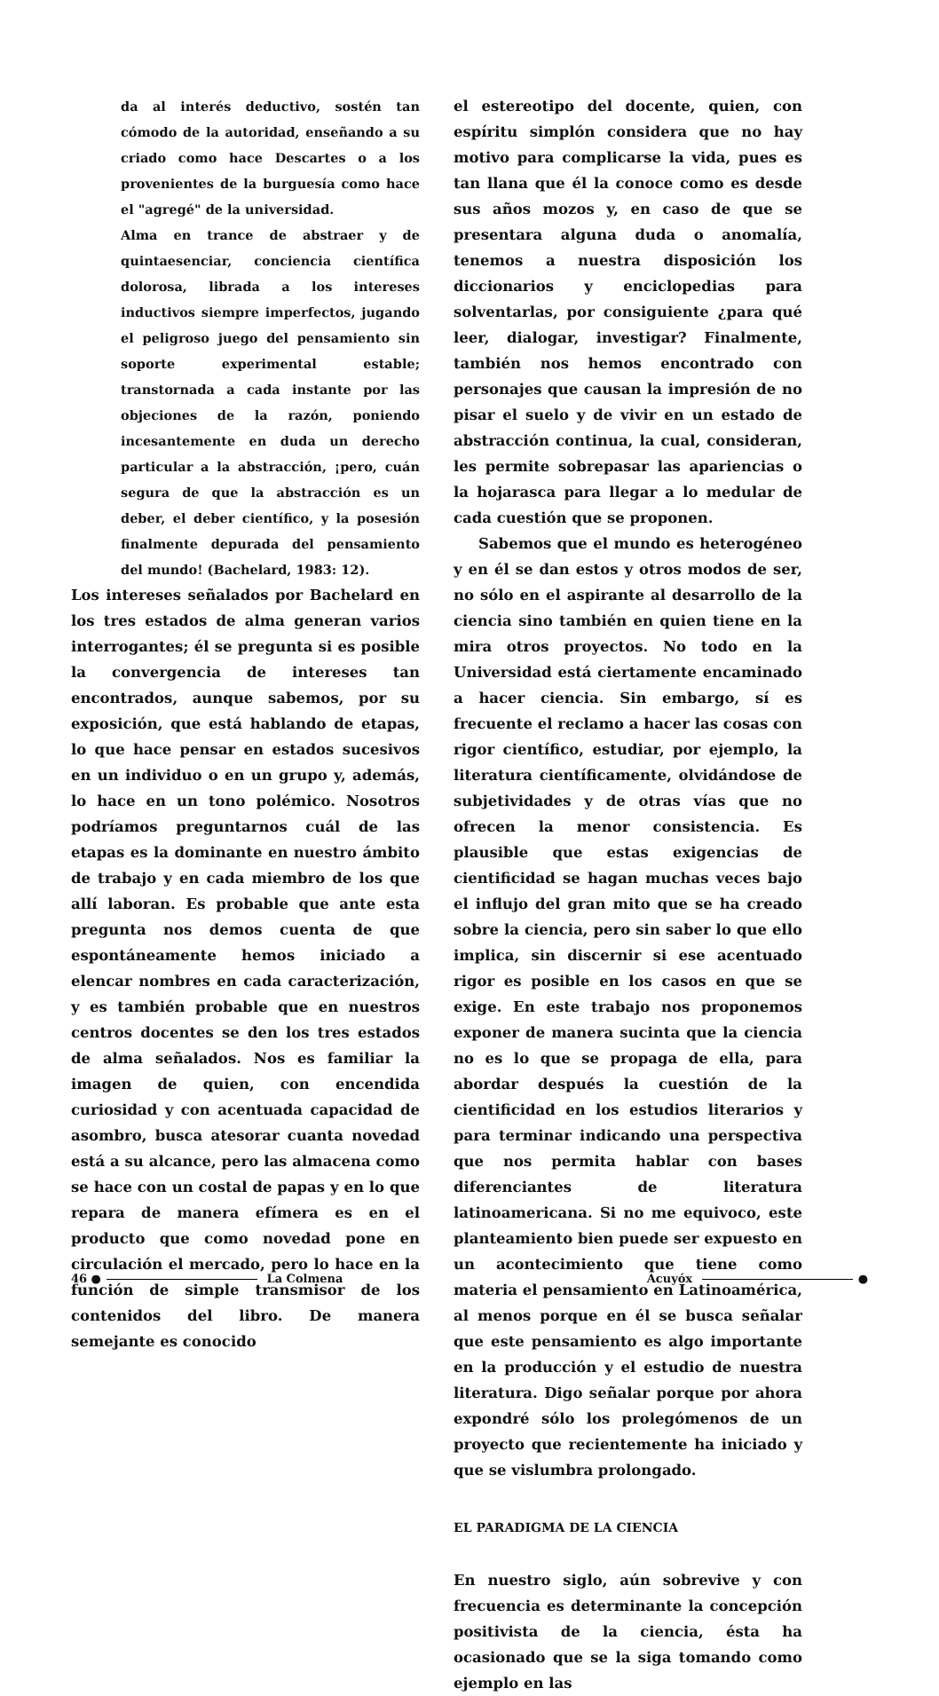da al interés deductivo, sostén tan cómodo de la autoridad, enseñando a su criado como hace Descartes o a los provenientes de la burguesía como hace el "agregé" de la universidad.
Alma en trance de abstraer y de quintaesenciar, conciencia científica dolorosa, librada a los intereses inductivos siempre imperfectos, jugando el peligroso juego del pensamiento sin soporte experimental estable; transtornada a cada instante por las objeciones de la razón, poniendo incesantemente en duda un derecho particular a la abstracción, ¡pero, cuán segura de que la abstracción es un deber, el deber científico, y la posesión finalmente depurada del pensamiento del mundo! (Bachelard, 1983: 12).
Los intereses señalados por Bachelard en los tres estados de alma generan varios interrogantes; él se pregunta si es posible la convergencia de intereses tan encontrados, aunque sabemos, por su exposición, que está hablando de etapas, lo que hace pensar en estados sucesivos en un individuo o en un grupo y, además, lo hace en un tono polémico. Nosotros podríamos preguntarnos cuál de las etapas es la dominante en nuestro ámbito de trabajo y en cada miembro de los que allí laboran. Es probable que ante esta pregunta nos demos cuenta de que espontáneamente hemos iniciado a elencar nombres en cada caracterización, y es también probable que en nuestros centros docentes se den los tres estados de alma señalados. Nos es familiar la imagen de quien, con encendida curiosidad y con acentuada capacidad de asombro, busca atesorar cuanta novedad está a su alcance, pero las almacena como se hace con un costal de papas y en lo que repara de manera efímera es en el producto que como novedad pone en circulación el mercado, pero lo hace en la función de simple transmisor de los contenidos del libro. De manera semejante es conocido
el estereotipo del docente, quien, con espíritu simplón considera que no hay motivo para complicarse la vida, pues es tan llana que él la conoce como es desde sus años mozos y, en caso de que se presentara alguna duda o anomalía, tenemos a nuestra disposición los diccionarios y enciclopedias para solventarlas, por consiguiente ¿para qué leer, dialogar, investigar? Finalmente, también nos hemos encontrado con personajes que causan la impresión de no pisar el suelo y de vivir en un estado de abstracción continua, la cual, consideran, les permite sobrepasar las apariencias o la hojarasca para llegar a lo medular de cada cuestión que se proponen.
Sabemos que el mundo es heterogéneo y en él se dan estos y otros modos de ser, no sólo en el aspirante al desarrollo de la ciencia sino también en quien tiene en la mira otros proyectos. No todo en la Universidad está ciertamente encaminado a hacer ciencia. Sin embargo, sí es frecuente el reclamo a hacer las cosas con rigor científico, estudiar, por ejemplo, la literatura científicamente, olvidándose de subjetividades y de otras vías que no ofrecen la menor consistencia. Es plausible que estas exigencias de cientificidad se hagan muchas veces bajo el influjo del gran mito que se ha creado sobre la ciencia, pero sin saber lo que ello implica, sin discernir si ese acentuado rigor es posible en los casos en que se exige. En este trabajo nos proponemos exponer de manera sucinta que la ciencia no es lo que se propaga de ella, para abordar después la cuestión de la cientificidad en los estudios literarios y para terminar indicando una perspectiva que nos permita hablar con bases diferenciantes de literatura latinoamericana. Si no me equivoco, este planteamiento bien puede ser expuesto en un acontecimiento que tiene como materia el pensamiento en Latinoamérica, al menos porque en él se busca señalar que este pensamiento es algo importante en la producción y el estudio de nuestra literatura. Digo señalar porque por ahora expondré sólo los prolegómenos de un proyecto que recientemente ha iniciado y que se vislumbra prolongado.
EL PARADIGMA DE LA CIENCIA
En nuestro siglo, aún sobrevive y con frecuencia es determinante la concepción positivista de la ciencia, ésta ha ocasionado que se la siga tomando como ejemplo en las
46 ● La Colmena Acuyóx ●